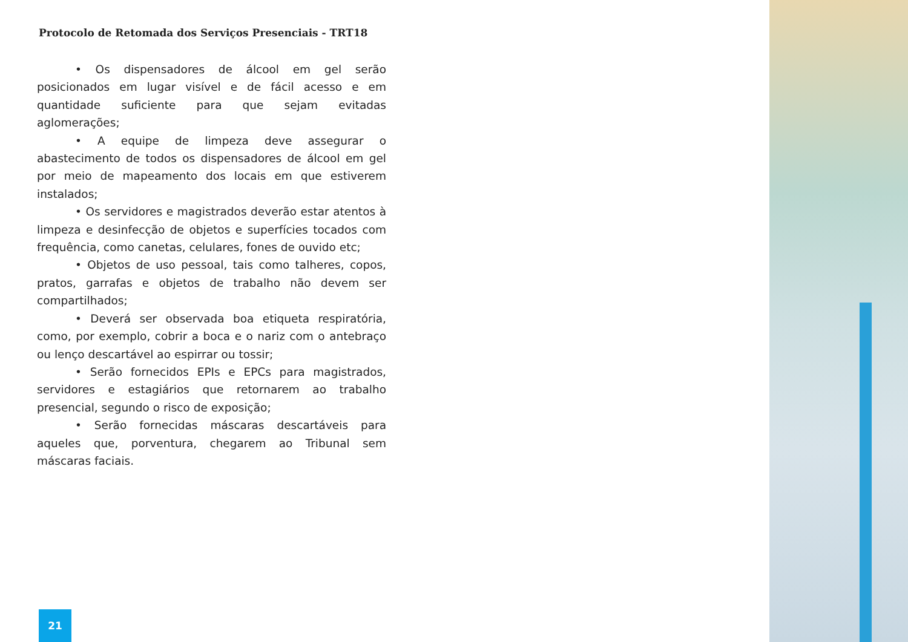Protocolo de Retomada dos Serviços Presenciais - TRT18
• Os dispensadores de álcool em gel serão posicionados em lugar visível e de fácil acesso e em quantidade suficiente para que sejam evitadas aglomerações;
• A equipe de limpeza deve assegurar o abastecimento de todos os dispensadores de álcool em gel por meio de mapeamento dos locais em que estiverem instalados;
• Os servidores e magistrados deverão estar atentos à limpeza e desinfecção de objetos e superfícies tocados com frequência, como canetas, celulares, fones de ouvido etc;
• Objetos de uso pessoal, tais como talheres, copos, pratos, garrafas e objetos de trabalho não devem ser compartilhados;
• Deverá ser observada boa etiqueta respiratória, como, por exemplo, cobrir a boca e o nariz com o antebraço ou lenço descartável ao espirrar ou tossir;
• Serão fornecidos EPIs e EPCs para magistrados, servidores e estagiários que retornarem ao trabalho presencial, segundo o risco de exposição;
• Serão fornecidas máscaras descartáveis para aqueles que, porventura, chegarem ao Tribunal sem máscaras faciais.
21